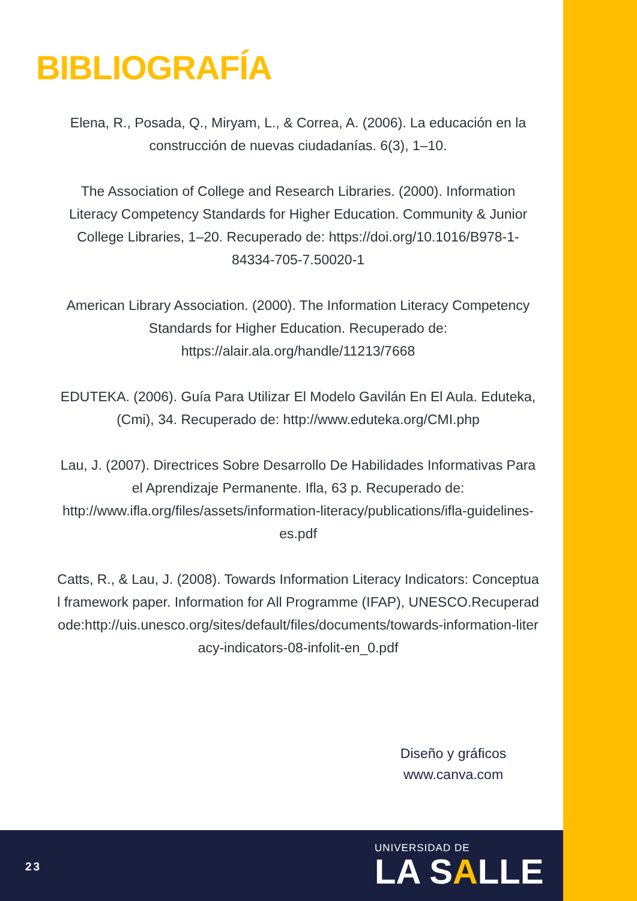BIBLIOGRAFÍA
Elena, R., Posada, Q., Miryam, L., & Correa, A. (2006). La educación en la construcción de nuevas ciudadanías. 6(3), 1–10.
The Association of College and Research Libraries. (2000). Information Literacy Competency Standards for Higher Education. Community & Junior College Libraries, 1–20. Recuperado de: https://doi.org/10.1016/B978-1-84334-705-7.50020-1
American Library Association. (2000). The Information Literacy Competency Standards for Higher Education. Recuperado de: https://alair.ala.org/handle/11213/7668
EDUTEKA. (2006). Guía Para Utilizar El Modelo Gavilán En El Aula. Eduteka, (Cmi), 34. Recuperado de: http://www.eduteka.org/CMI.php
Lau, J. (2007). Directrices Sobre Desarrollo De Habilidades Informativas Para el Aprendizaje Permanente. Ifla, 63 p. Recuperado de: http://www.ifla.org/files/assets/information-literacy/publications/ifla-guidelines-es.pdf
Catts, R., & Lau, J. (2008). Towards Information Literacy Indicators: Conceptual framework paper. Information for All Programme (IFAP), UNESCO.Recuperadode:http://uis.unesco.org/sites/default/files/documents/towards-information-literacy-indicators-08-infolit-en_0.pdf
Diseño y gráficos
www.canva.com
23
UNIVERSIDAD DE
LA SALLE